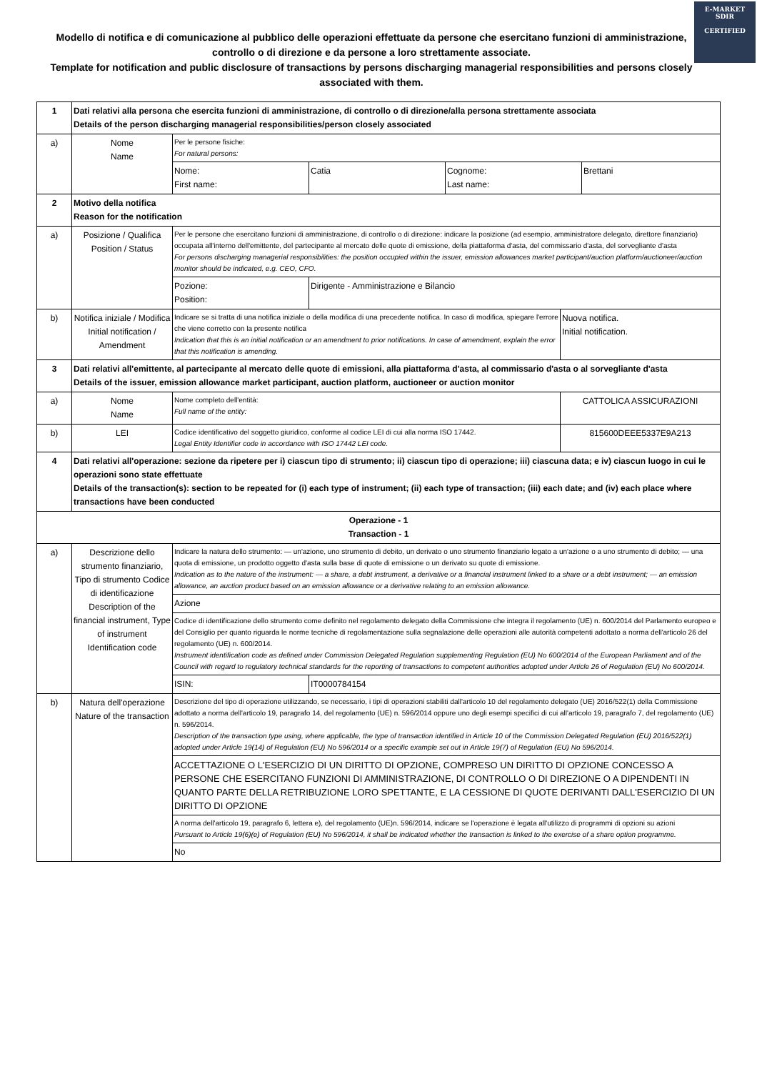E-MARKET
SDIR
CERTIFIED
Modello di notifica e di comunicazione al pubblico delle operazioni effettuate da persone che esercitano funzioni di amministrazione, controllo o di direzione e da persone a loro strettamente associate.
Template for notification and public disclosure of transactions by persons discharging managerial responsibilities and persons closely associated with them.
| 1 | Dati relativi alla persona che esercita funzioni di amministrazione, di controllo o di direzione/alla persona strettamente associata Details of the person discharging managerial responsibilities/person closely associated | | | |
| a) | Nome Name | Per le persone fisiche: For natural persons: | | |
| | | / Nome: First name: / Catia / Cognome: Last name: / Brettani / | | |
| 2 | Motivo della notifica Reason for the notification | | | |
| a) | Posizione / Qualifica Position / Status | Per le persone che esercitano funzioni di amministrazione, di controllo o di direzione: indicare la posizione (ad esempio, amministratore delegato, direttore finanziario) occupata all'interno dell'emittente, del partecipante al mercato delle quote di emissione, della piattaforma d'asta, del commissario d'asta, del sorvegliante d'asta For persons discharging managerial responsibilities: the position occupied within the issuer, emission allowances market participant/auction platform/auctioneer/auction monitor should be indicated, e.g. CEO, CFO. | | |
| | | Pozione: Position: | Dirigente - Amministrazione e Bilancio | |
| b) | Notifica iniziale / Modifica Initial notification / Amendment | Indicare se si tratta di una notifica iniziale o della modifica di una precedente notifica. In caso di modifica, spiegare l'errore che viene corretto con la presente notifica Indication that this is an initial notification or an amendment to prior notifications. In case of amendment, explain the error that this notification is amending. | | Nuova notifica. Initial notification. |
| 3 | Dati relativi all'emittente, al partecipante al mercato delle quote di emissioni, alla piattaforma d'asta, al commissario d'asta o al sorvegliante d'asta Details of the issuer, emission allowance market participant, auction platform, auctioneer or auction monitor | | | |
| a) | Nome Name | Nome completo dell'entità: Full name of the entity: | | CATTOLICA ASSICURAZIONI |
| b) | LEI | Codice identificativo del soggetto giuridico, conforme al codice LEI di cui alla norma ISO 17442. Legal Entity Identifier code in accordance with ISO 17442 LEI code. | | 815600DEEE5337E9A213 |
| 4 | Dati relativi all'operazione: sezione da ripetere per i) ciascun tipo di strumento; ii) ciascun tipo di operazione; iii) ciascuna data; e iv) ciascun luogo in cui le operazioni sono state effettuate Details of the transaction(s): section to be repeated for (i) each type of instrument; (ii) each type of transaction; (iii) each date; and (iv) each place where transactions have been conducted | | | |
| Operazione - 1 Transaction - 1 | | | | |
| a) | Descrizione dello strumento finanziario, Tipo di strumento Codice di identificazione Description of the financial instrument, Type of instrument Identification code | Indicare la natura dello strumento: — un'azione, uno strumento di debito, un derivato o uno strumento finanziario legato a un'azione o a uno strumento di debito; — una quota di emissione, un prodotto oggetto d'asta sulla base di quote di emissione o un derivato su quote di emissione. Indication as to the nature of the instrument: — a share, a debt instrument, a derivative or a financial instrument linked to a share or a debt instrument; — an emission allowance, an auction product based on an emission allowance or a derivative relating to an emission allowance. | | |
| | | Azione | | |
| | | Codice di identificazione dello strumento come definito nel regolamento delegato della Commissione che integra il regolamento (UE) n. 600/2014 del Parlamento europeo e del Consiglio per quanto riguarda le norme tecniche di regolamentazione sulla segnalazione delle operazioni alle autorità competenti adottato a norma dell'articolo 26 del regolamento (UE) n. 600/2014. Instrument identification code as defined under Commission Delegated Regulation supplementing Regulation (EU) No 600/2014 of the European Parliament and of the Council with regard to regulatory technical standards for the reporting of transactions to competent authorities adopted under Article 26 of Regulation (EU) No 600/2014. | | |
| | | ISIN: | IT0000784154 | |
| b) | Natura dell'operazione Nature of the transaction | Descrizione del tipo di operazione utilizzando, se necessario, i tipi di operazioni stabiliti dall'articolo 10 del regolamento delegato (UE) 2016/522(1) della Commissione adottato a norma dell'articolo 19, paragrafo 14, del regolamento (UE) n. 596/2014 oppure uno degli esempi specifici di cui all'articolo 19, paragrafo 7, del regolamento (UE) n. 596/2014. Description of the transaction type using, where applicable, the type of transaction identified in Article 10 of the Commission Delegated Regulation (EU) 2016/522(1) adopted under Article 19(14) of Regulation (EU) No 596/2014 or a specific example set out in Article 19(7) of Regulation (EU) No 596/2014. | | |
| | | ACCETTAZIONE O L'ESERCIZIO DI UN DIRITTO DI OPZIONE, COMPRESO UN DIRITTO DI OPZIONE CONCESSO A PERSONE CHE ESERCITANO FUNZIONI DI AMMINISTRAZIONE, DI CONTROLLO O DI DIREZIONE O A DIPENDENTI IN QUANTO PARTE DELLA RETRIBUZIONE LORO SPETTANTE, E LA CESSIONE DI QUOTE DERIVANTI DALL'ESERCIZIO DI UN DIRITTO DI OPZIONE | | |
| | | A norma dell'articolo 19, paragrafo 6, lettera e), del regolamento (UE)n. 596/2014, indicare se l'operazione è legata all'utilizzo di programmi di opzioni su azioni Pursuant to Article 19(6)(e) of Regulation (EU) No 596/2014, it shall be indicated whether the transaction is linked to the exercise of a share option programme. | | |
| | | No | | |